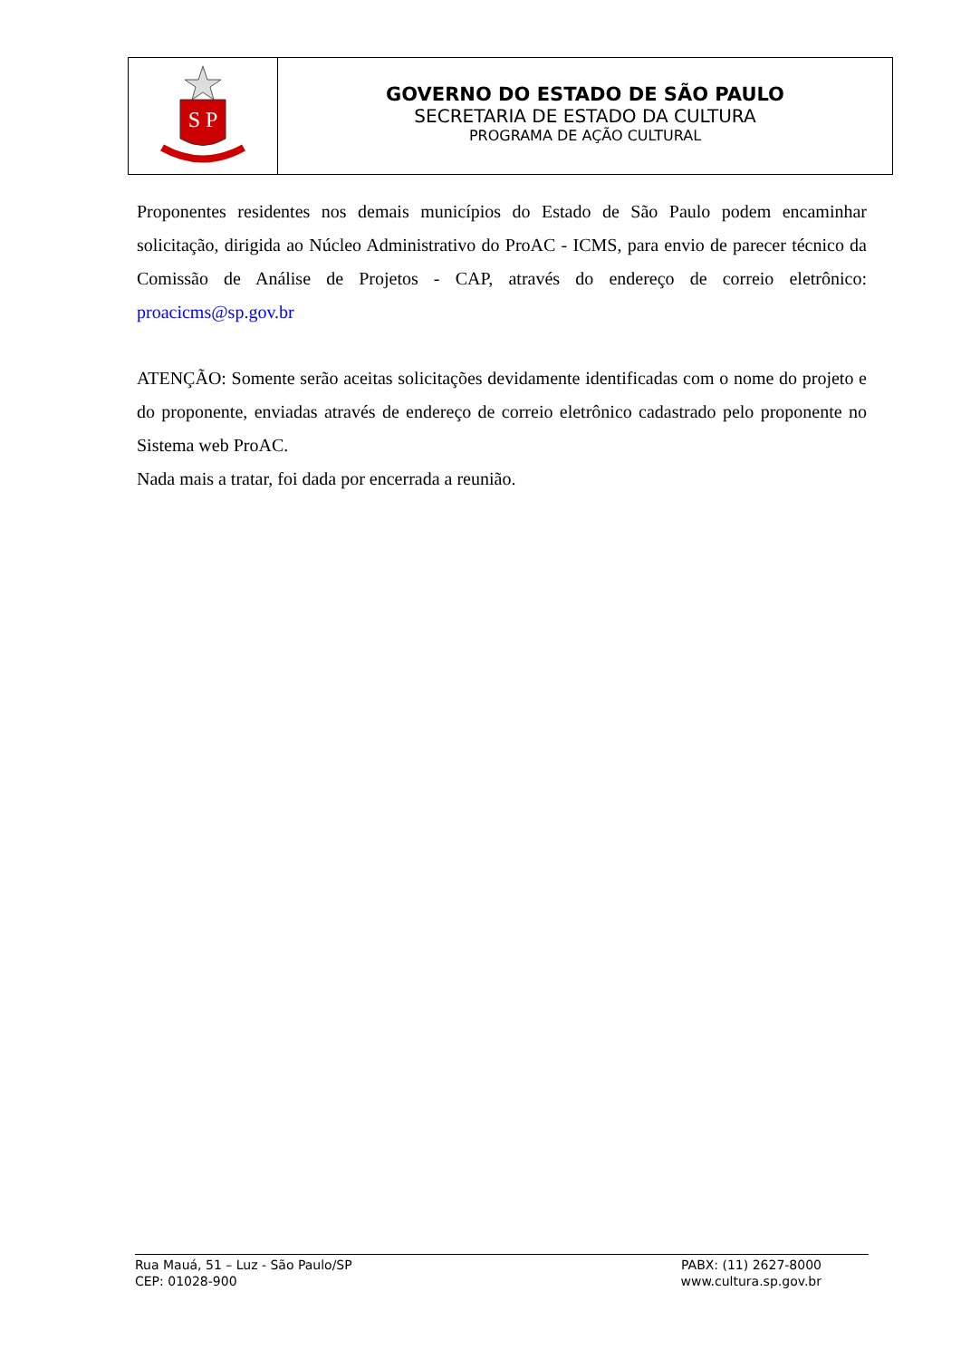S P
GOVERNO DO ESTADO DE SÃO PAULO
SECRETARIA DE ESTADO DA CULTURA
PROGRAMA DE AÇÃO CULTURAL
Proponentes residentes nos demais municípios do Estado de São Paulo podem encaminhar solicitação, dirigida ao Núcleo Administrativo do ProAC - ICMS, para envio de parecer técnico da Comissão de Análise de Projetos - CAP, através do endereço de correio eletrônico: proacicms@sp.gov.br
ATENÇÃO: Somente serão aceitas solicitações devidamente identificadas com o nome do projeto e do proponente, enviadas através de endereço de correio eletrônico cadastrado pelo proponente no Sistema web ProAC.
Nada mais a tratar, foi dada por encerrada a reunião.
Rua Mauá, 51 – Luz - São Paulo/SP
CEP: 01028-900
PABX: (11) 2627-8000
www.cultura.sp.gov.br